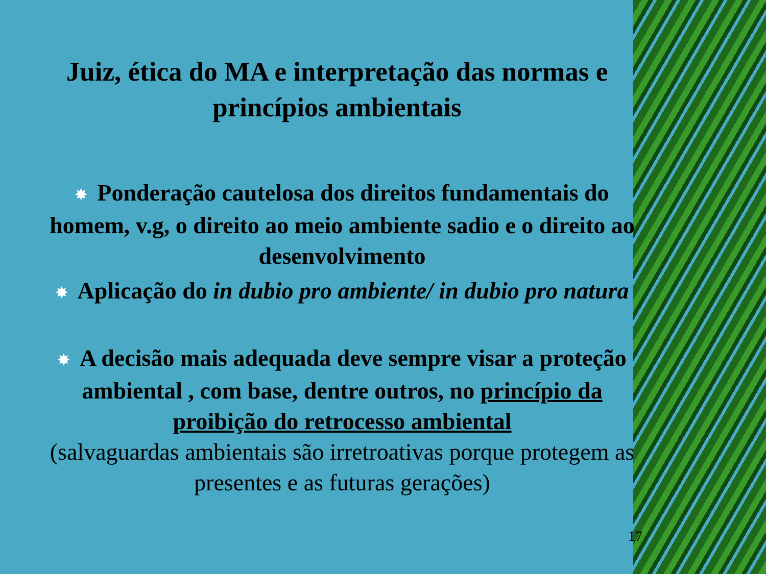Juiz, ética do MA e interpretação das normas e princípios ambientais
✸ Ponderação cautelosa dos direitos fundamentais do homem, v.g, o direito ao meio ambiente sadio e o direito ao desenvolvimento
✸ Aplicação do in dubio pro ambiente/ in dubio pro natura
✸ A decisão mais adequada deve sempre visar a proteção ambiental , com base, dentre outros, no princípio da proibição do retrocesso ambiental
(salvaguardas ambientais são irretroativas porque protegem as presentes e as futuras gerações)
17